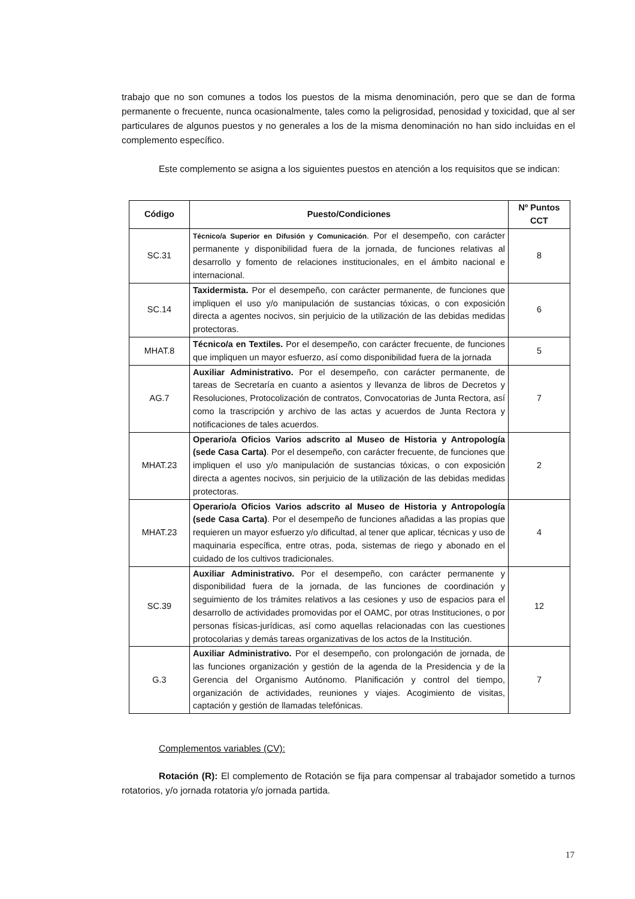trabajo que no son comunes a todos los puestos de la misma denominación, pero que se dan de forma permanente o frecuente, nunca ocasionalmente, tales como la peligrosidad, penosidad y toxicidad, que al ser particulares de algunos puestos y no generales a los de la misma denominación no han sido incluidas en el complemento específico.
Este complemento se asigna a los siguientes puestos en atención a los requisitos que se indican:
| Código | Puesto/Condiciones | Nº Puntos CCT |
| --- | --- | --- |
| SC.31 | Técnico/a Superior en Difusión y Comunicación . Por el desempeño, con carácter permanente y disponibilidad fuera de la jornada, de funciones relativas al desarrollo y fomento de relaciones institucionales, en el ámbito nacional e internacional. | 8 |
| SC.14 | Taxidermista. Por el desempeño, con carácter permanente, de funciones que impliquen el uso y/o manipulación de sustancias tóxicas, o con exposición directa a agentes nocivos, sin perjuicio de la utilización de las debidas medidas protectoras. | 6 |
| MHAT.8 | Técnico/a en Textiles. Por el desempeño, con carácter frecuente, de funciones que impliquen un mayor esfuerzo, así como disponibilidad fuera de la jornada | 5 |
| AG.7 | Auxiliar Administrativo. Por el desempeño, con carácter permanente, de tareas de Secretaría en cuanto a asientos y llevanza de libros de Decretos y Resoluciones, Protocolización de contratos, Convocatorias de Junta Rectora, así como la trascripción y archivo de las actas y acuerdos de Junta Rectora y notificaciones de tales acuerdos. | 7 |
| MHAT.23 | Operario/a Oficios Varios adscrito al Museo de Historia y Antropología (sede Casa Carta) . Por el desempeño, con carácter frecuente, de funciones que impliquen el uso y/o manipulación de sustancias tóxicas, o con exposición directa a agentes nocivos, sin perjuicio de la utilización de las debidas medidas protectoras. | 2 |
| MHAT.23 | Operario/a Oficios Varios adscrito al Museo de Historia y Antropología (sede Casa Carta) . Por el desempeño de funciones añadidas a las propias que requieren un mayor esfuerzo y/o dificultad, al tener que aplicar, técnicas y uso de maquinaria específica, entre otras, poda, sistemas de riego y abonado en el cuidado de los cultivos tradicionales. | 4 |
| SC.39 | Auxiliar Administrativo. Por el desempeño, con carácter permanente y disponibilidad fuera de la jornada, de las funciones de coordinación y seguimiento de los trámites relativos a las cesiones y uso de espacios para el desarrollo de actividades promovidas por el OAMC, por otras Instituciones, o por personas físicas-jurídicas, así como aquellas relacionadas con las cuestiones protocolarias y demás tareas organizativas de los actos de la Institución. | 12 |
| G.3 | Auxiliar Administrativo. Por el desempeño, con prolongación de jornada, de las funciones organización y gestión de la agenda de la Presidencia y de la Gerencia del Organismo Autónomo. Planificación y control del tiempo, organización de actividades, reuniones y viajes. Acogimiento de visitas, captación y gestión de llamadas telefónicas. | 7 |
Complementos variables (CV):
Rotación (R): El complemento de Rotación se fija para compensar al trabajador sometido a turnos rotatorios, y/o jornada rotatoria y/o jornada partida.
17